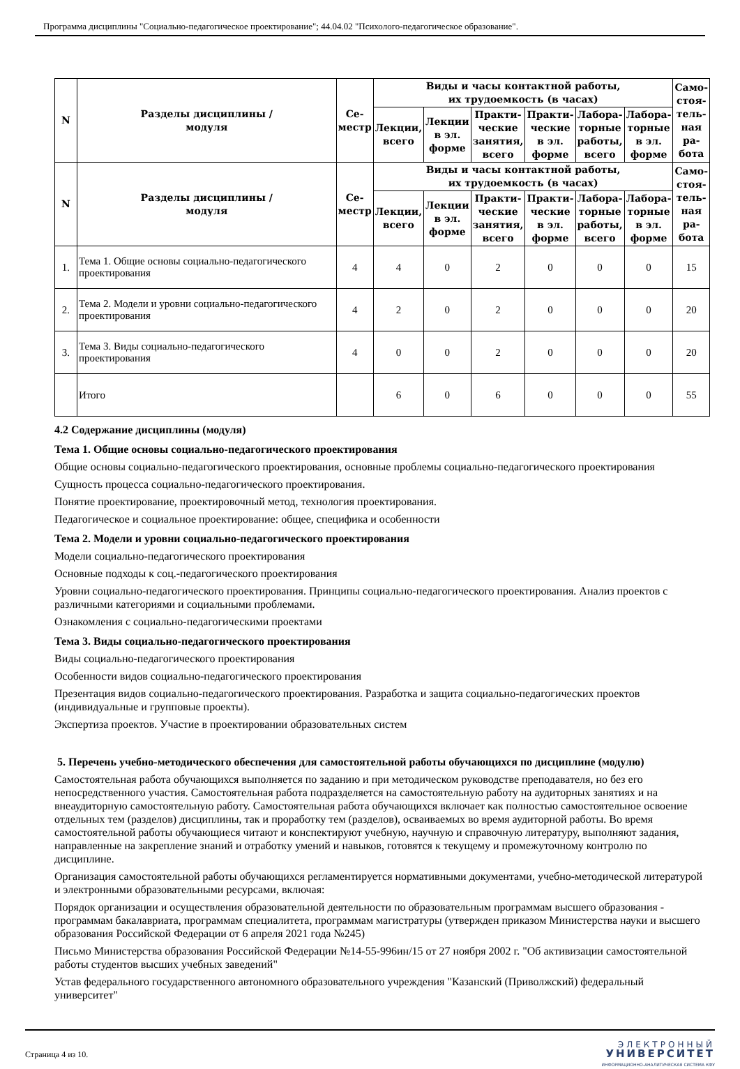Программа дисциплины "Социально-педагогическое проектирование"; 44.04.02 "Психолого-педагогическое образование".
| N | Разделы дисциплины / модуля | Се- местр | Виды и часы контактной работы, их трудоемкость (в часах) | | | | | | Само- стоя- тель- ная ра- бота |
| --- | --- | --- | --- | --- | --- | --- | --- | --- | --- |
| | | | Лекции, всего | Лекции в эл. форме | Практи- ческие занятия, всего | Практи- ческие в эл. форме | Лабора- торные работы, всего | Лабора- торные в эл. форме | |
| N | Разделы дисциплины / модуля | Се- местр | Виды и часы контактной работы, их трудоемкость (в часах) | | | | | | Само- стоя- тель- ная ра- бота |
| | | | Лекции, всего | Лекции в эл. форме | Практи- ческие занятия, всего | Практи- ческие в эл. форме | Лабора- торные работы, всего | Лабора- торные в эл. форме | |
| 1. | Тема 1. Общие основы социально-педагогического проектирования | 4 | 4 | 0 | 2 | 0 | 0 | 0 | 15 |
| 2. | Тема 2. Модели и уровни социально-педагогического проектирования | 4 | 2 | 0 | 2 | 0 | 0 | 0 | 20 |
| 3. | Тема 3. Виды социально-педагогического проектирования | 4 | 0 | 0 | 2 | 0 | 0 | 0 | 20 |
| | Итого | | 6 | 0 | 6 | 0 | 0 | 0 | 55 |
4.2 Содержание дисциплины (модуля)
Тема 1. Общие основы социально-педагогического проектирования
Общие основы социально-педагогического проектирования, основные проблемы социально-педагогического проектирования
Сущность процесса социально-педагогического проектирования.
Понятие проектирование, проектировочный метод, технология проектирования.
Педагогическое и социальное проектирование: общее, специфика и особенности
Тема 2. Модели и уровни социально-педагогического проектирования
Модели социально-педагогического проектирования
Основные подходы к соц.-педагогического проектирования
Уровни социально-педагогического проектирования. Принципы социально-педагогического проектирования. Анализ проектов с различными категориями и социальными проблемами.
Ознакомления с социально-педагогическими проектами
Тема 3. Виды социально-педагогического проектирования
Виды социально-педагогического проектирования
Особенности видов социально-педагогического проектирования
Презентация видов социально-педагогического проектирования. Разработка и защита социально-педагогических проектов (индивидуальные и групповые проекты).
Экспертиза проектов. Участие в проектировании образовательных систем
5. Перечень учебно-методического обеспечения для самостоятельной работы обучающихся по дисциплине (модулю)
Самостоятельная работа обучающихся выполняется по заданию и при методическом руководстве преподавателя, но без его непосредственного участия. Самостоятельная работа подразделяется на самостоятельную работу на аудиторных занятиях и на внеаудиторную самостоятельную работу. Самостоятельная работа обучающихся включает как полностью самостоятельное освоение отдельных тем (разделов) дисциплины, так и проработку тем (разделов), осваиваемых во время аудиторной работы. Во время самостоятельной работы обучающиеся читают и конспектируют учебную, научную и справочную литературу, выполняют задания, направленные на закрепление знаний и отработку умений и навыков, готовятся к текущему и промежуточному контролю по дисциплине.
Организация самостоятельной работы обучающихся регламентируется нормативными документами, учебно-методической литературой и электронными образовательными ресурсами, включая:
Порядок организации и осуществления образовательной деятельности по образовательным программам высшего образования - программам бакалавриата, программам специалитета, программам магистратуры (утвержден приказом Министерства науки и высшего образования Российской Федерации от 6 апреля 2021 года №245)
Письмо Министерства образования Российской Федерации №14-55-996ин/15 от 27 ноября 2002 г. "Об активизации самостоятельной работы студентов высших учебных заведений"
Устав федерального государственного автономного образовательного учреждения "Казанский (Приволжский) федеральный университет"
Страница 4 из 10.
ЭЛЕКТРОННЫЙ
УНИВЕРСИТЕТ
ИНФОРМАЦИОННО-АНАЛИТИЧЕСКАЯ СИСТЕМА КФУ